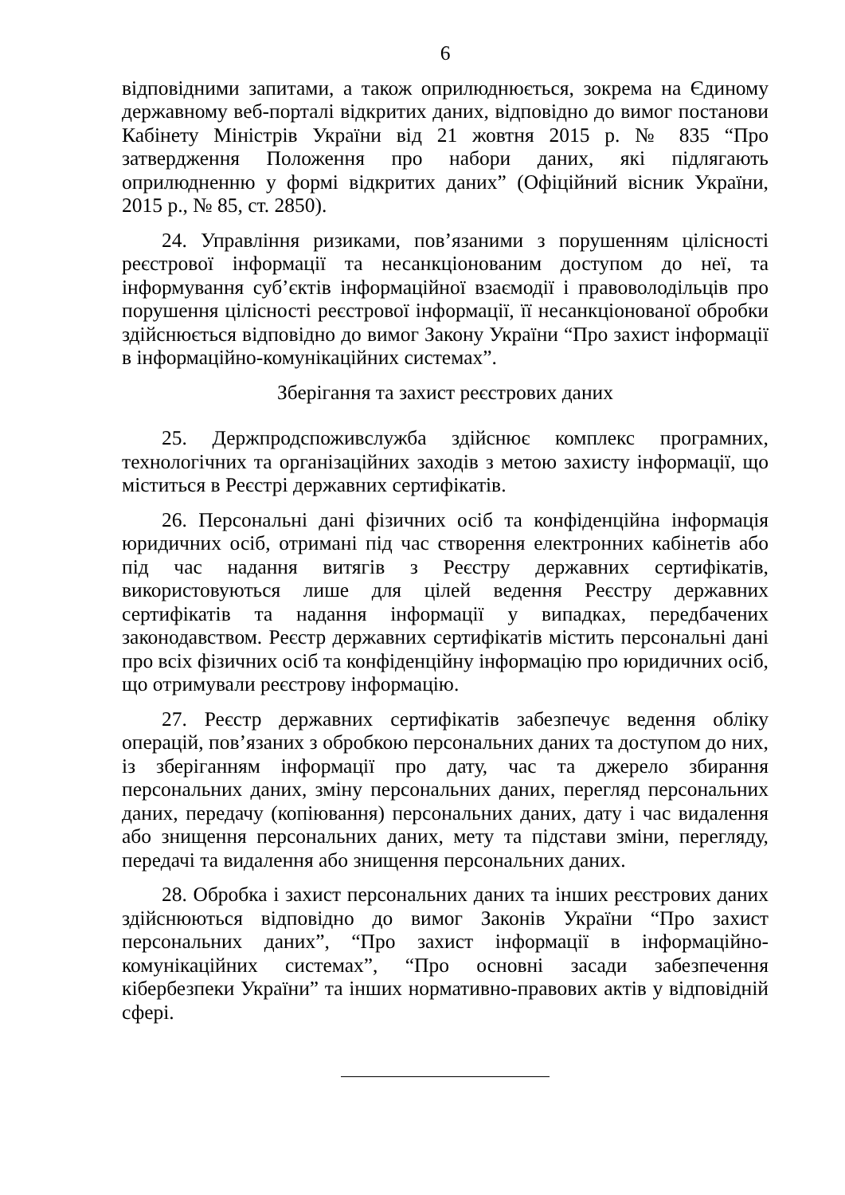6
відповідними запитами, а також оприлюднюється, зокрема на Єдиному державному веб-порталі відкритих даних, відповідно до вимог постанови Кабінету Міністрів України від 21 жовтня 2015 р. № 835 “Про затвердження Положення про набори даних, які підлягають оприлюдненню у формі відкритих даних” (Офіційний вісник України, 2015 р., № 85, ст. 2850).
24. Управління ризиками, пов’язаними з порушенням цілісності реєстрової інформації та несанкціонованим доступом до неї, та інформування суб’єктів інформаційної взаємодії і правоволодільців про порушення цілісності реєстрової інформації, її несанкціонованої обробки здійснюється відповідно до вимог Закону України “Про захист інформації в інформаційно-комунікаційних системах”.
Зберігання та захист реєстрових даних
25. Держпродспоживслужба здійснює комплекс програмних, технологічних та організаційних заходів з метою захисту інформації, що міститься в Реєстрі державних сертифікатів.
26. Персональні дані фізичних осіб та конфіденційна інформація юридичних осіб, отримані під час створення електронних кабінетів або під час надання витягів з Реєстру державних сертифікатів, використовуються лише для цілей ведення Реєстру державних сертифікатів та надання інформації у випадках, передбачених законодавством. Реєстр державних сертифікатів містить персональні дані про всіх фізичних осіб та конфіденційну інформацію про юридичних осіб, що отримували реєстрову інформацію.
27. Реєстр державних сертифікатів забезпечує ведення обліку операцій, пов’язаних з обробкою персональних даних та доступом до них, із зберіганням інформації про дату, час та джерело збирання персональних даних, зміну персональних даних, перегляд персональних даних, передачу (копіювання) персональних даних, дату і час видалення або знищення персональних даних, мету та підстави зміни, перегляду, передачі та видалення або знищення персональних даних.
28. Обробка і захист персональних даних та інших реєстрових даних здійснюються відповідно до вимог Законів України “Про захист персональних даних”, “Про захист інформації в інформаційно-комунікаційних системах”, “Про основні засади забезпечення кібербезпеки України” та інших нормативно-правових актів у відповідній сфері.